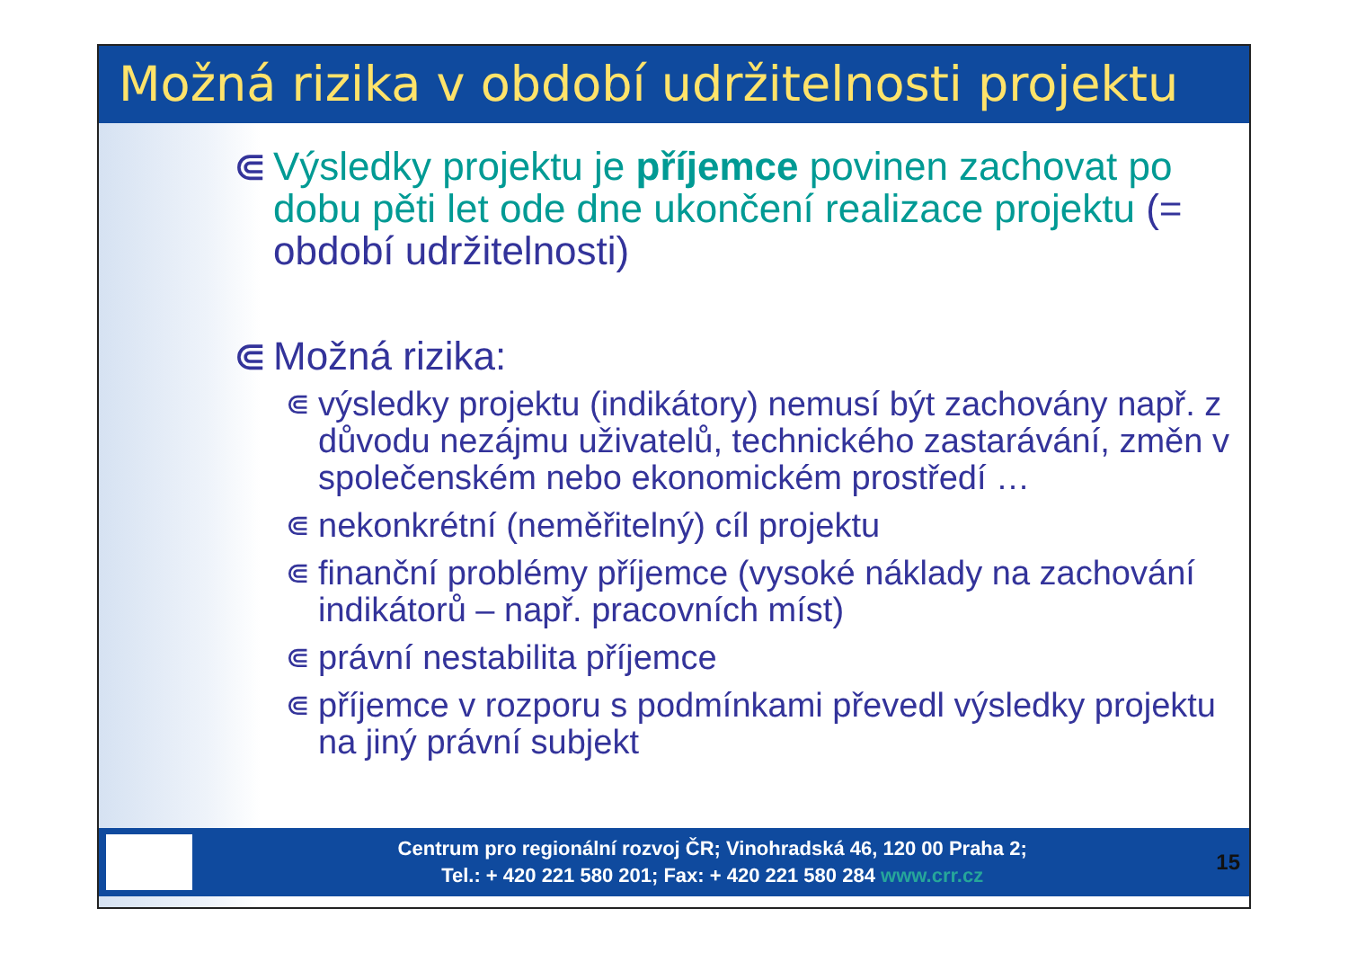Možná rizika v období udržitelnosti projektu
⋐ Výsledky projektu je příjemce povinen zachovat po dobu pěti let ode dne ukončení realizace projektu (= období udržitelnosti)
⋐ Možná rizika:
⋐
výsledky projektu (indikátory) nemusí být zachovány např. z důvodu nezájmu uživatelů, technického zastarávání, změn v společenském nebo ekonomickém prostředí …
⋐
nekonkrétní (neměřitelný) cíl projektu
⋐
finanční problémy příjemce (vysoké náklady na zachování indikátorů – např. pracovních míst)
⋐
právní nestabilita příjemce
⋐
příjemce v rozporu s podmínkami převedl výsledky projektu na jiný právní subjekt
Centrum pro regionální rozvoj ČR; Vinohradská 46, 120 00 Praha 2;
Tel.: + 420 221 580 201; Fax: + 420 221 580 284 www.crr.cz
15